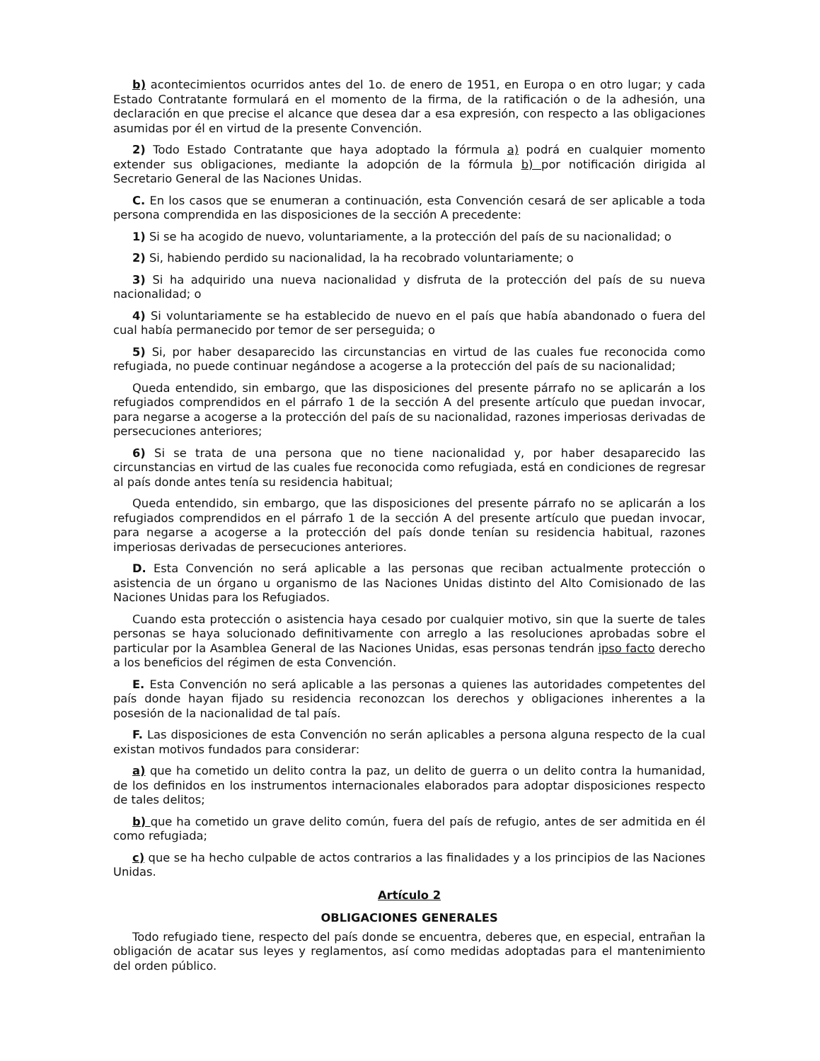b) acontecimientos ocurridos antes del 1o. de enero de 1951, en Europa o en otro lugar; y cada Estado Contratante formulará en el momento de la firma, de la ratificación o de la adhesión, una declaración en que precise el alcance que desea dar a esa expresión, con respecto a las obligaciones asumidas por él en virtud de la presente Convención.
2) Todo Estado Contratante que haya adoptado la fórmula a) podrá en cualquier momento extender sus obligaciones, mediante la adopción de la fórmula b) por notificación dirigida al Secretario General de las Naciones Unidas.
C. En los casos que se enumeran a continuación, esta Convención cesará de ser aplicable a toda persona comprendida en las disposiciones de la sección A precedente:
1) Si se ha acogido de nuevo, voluntariamente, a la protección del país de su nacionalidad; o
2) Si, habiendo perdido su nacionalidad, la ha recobrado voluntariamente; o
3) Si ha adquirido una nueva nacionalidad y disfruta de la protección del país de su nueva nacionalidad; o
4) Si voluntariamente se ha establecido de nuevo en el país que había abandonado o fuera del cual había permanecido por temor de ser perseguida; o
5) Si, por haber desaparecido las circunstancias en virtud de las cuales fue reconocida como refugiada, no puede continuar negándose a acogerse a la protección del país de su nacionalidad;
Queda entendido, sin embargo, que las disposiciones del presente párrafo no se aplicarán a los refugiados comprendidos en el párrafo 1 de la sección A del presente artículo que puedan invocar, para negarse a acogerse a la protección del país de su nacionalidad, razones imperiosas derivadas de persecuciones anteriores;
6) Si se trata de una persona que no tiene nacionalidad y, por haber desaparecido las circunstancias en virtud de las cuales fue reconocida como refugiada, está en condiciones de regresar al país donde antes tenía su residencia habitual;
Queda entendido, sin embargo, que las disposiciones del presente párrafo no se aplicarán a los refugiados comprendidos en el párrafo 1 de la sección A del presente artículo que puedan invocar, para negarse a acogerse a la protección del país donde tenían su residencia habitual, razones imperiosas derivadas de persecuciones anteriores.
D. Esta Convención no será aplicable a las personas que reciban actualmente protección o asistencia de un órgano u organismo de las Naciones Unidas distinto del Alto Comisionado de las Naciones Unidas para los Refugiados.
Cuando esta protección o asistencia haya cesado por cualquier motivo, sin que la suerte de tales personas se haya solucionado definitivamente con arreglo a las resoluciones aprobadas sobre el particular por la Asamblea General de las Naciones Unidas, esas personas tendrán ipso facto derecho a los beneficios del régimen de esta Convención.
E. Esta Convención no será aplicable a las personas a quienes las autoridades competentes del país donde hayan fijado su residencia reconozcan los derechos y obligaciones inherentes a la posesión de la nacionalidad de tal país.
F. Las disposiciones de esta Convención no serán aplicables a persona alguna respecto de la cual existan motivos fundados para considerar:
a) que ha cometido un delito contra la paz, un delito de guerra o un delito contra la humanidad, de los definidos en los instrumentos internacionales elaborados para adoptar disposiciones respecto de tales delitos;
b) que ha cometido un grave delito común, fuera del país de refugio, antes de ser admitida en él como refugiada;
c) que se ha hecho culpable de actos contrarios a las finalidades y a los principios de las Naciones Unidas.
Artículo 2
OBLIGACIONES GENERALES
Todo refugiado tiene, respecto del país donde se encuentra, deberes que, en especial, entrañan la obligación de acatar sus leyes y reglamentos, así como medidas adoptadas para el mantenimiento del orden público.